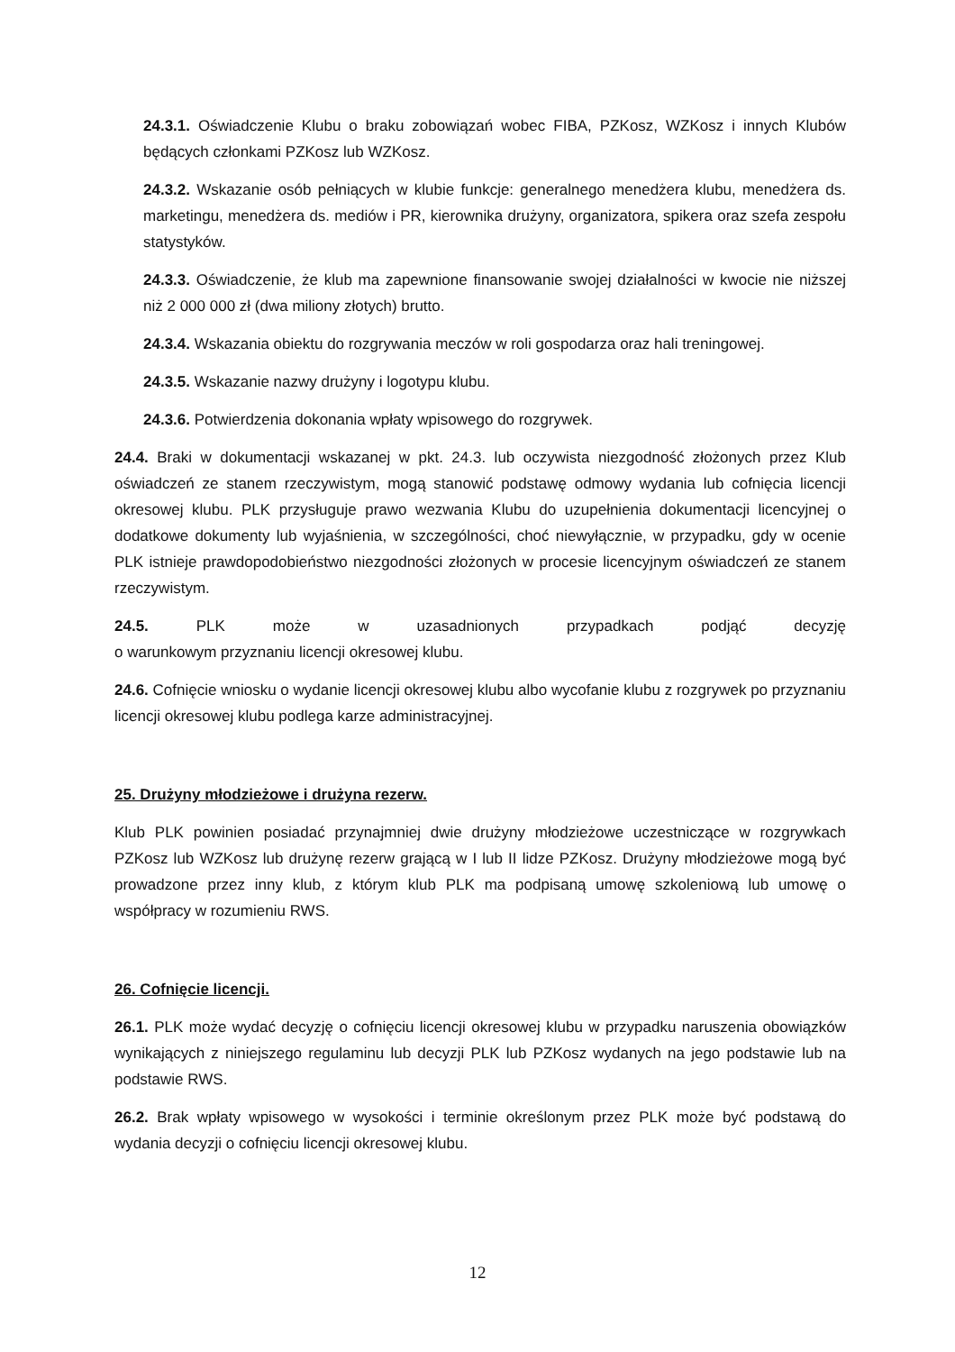24.3.1. Oświadczenie Klubu o braku zobowiązań wobec FIBA, PZKosz, WZKosz i innych Klubów będących członkami PZKosz lub WZKosz.
24.3.2. Wskazanie osób pełniących w klubie funkcje: generalnego menedżera klubu, menedżera ds. marketingu, menedżera ds. mediów i PR, kierownika drużyny, organizatora, spikera oraz szefa zespołu statystyków.
24.3.3. Oświadczenie, że klub ma zapewnione finansowanie swojej działalności w kwocie nie niższej niż 2 000 000 zł (dwa miliony złotych) brutto.
24.3.4. Wskazania obiektu do rozgrywania meczów w roli gospodarza oraz hali treningowej.
24.3.5. Wskazanie nazwy drużyny i logotypu klubu.
24.3.6. Potwierdzenia dokonania wpłaty wpisowego do rozgrywek.
24.4. Braki w dokumentacji wskazanej w pkt. 24.3. lub oczywista niezgodność złożonych przez Klub oświadczeń ze stanem rzeczywistym, mogą stanowić podstawę odmowy wydania lub cofnięcia licencji okresowej klubu. PLK przysługuje prawo wezwania Klubu do uzupełnienia dokumentacji licencyjnej o dodatkowe dokumenty lub wyjaśnienia, w szczególności, choć niewyłącznie, w przypadku, gdy w ocenie PLK istnieje prawdopodobieństwo niezgodności złożonych w procesie licencyjnym oświadczeń ze stanem rzeczywistym.
24.5. PLK może w uzasadnionych przypadkach podjąć decyzję
o warunkowym przyznaniu licencji okresowej klubu.
24.6. Cofnięcie wniosku o wydanie licencji okresowej klubu albo wycofanie klubu z rozgrywek po przyznaniu licencji okresowej klubu podlega karze administracyjnej.
25. Drużyny młodzieżowe i drużyna rezerw.
Klub PLK powinien posiadać przynajmniej dwie drużyny młodzieżowe uczestniczące w rozgrywkach PZKosz lub WZKosz lub drużynę rezerw grającą w I lub II lidze PZKosz. Drużyny młodzieżowe mogą być prowadzone przez inny klub, z którym klub PLK ma podpisaną umowę szkoleniową lub umowę o współpracy w rozumieniu RWS.
26. Cofnięcie licencji.
26.1. PLK może wydać decyzję o cofnięciu licencji okresowej klubu w przypadku naruszenia obowiązków wynikających z niniejszego regulaminu lub decyzji PLK lub PZKosz wydanych na jego podstawie lub na podstawie RWS.
26.2. Brak wpłaty wpisowego w wysokości i terminie określonym przez PLK może być podstawą do wydania decyzji o cofnięciu licencji okresowej klubu.
12